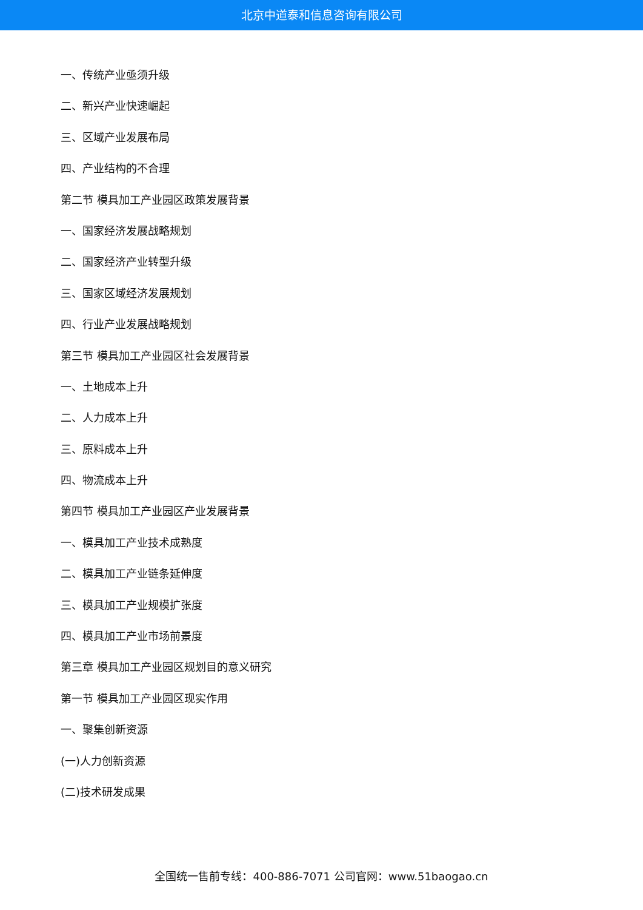北京中道泰和信息咨询有限公司
一、传统产业亟须升级
二、新兴产业快速崛起
三、区域产业发展布局
四、产业结构的不合理
第二节 模具加工产业园区政策发展背景
一、国家经济发展战略规划
二、国家经济产业转型升级
三、国家区域经济发展规划
四、行业产业发展战略规划
第三节 模具加工产业园区社会发展背景
一、土地成本上升
二、人力成本上升
三、原料成本上升
四、物流成本上升
第四节 模具加工产业园区产业发展背景
一、模具加工产业技术成熟度
二、模具加工产业链条延伸度
三、模具加工产业规模扩张度
四、模具加工产业市场前景度
第三章 模具加工产业园区规划目的意义研究
第一节 模具加工产业园区现实作用
一、聚集创新资源
(一)人力创新资源
(二)技术研发成果
全国统一售前专线：400-886-7071 公司官网：www.51baogao.cn